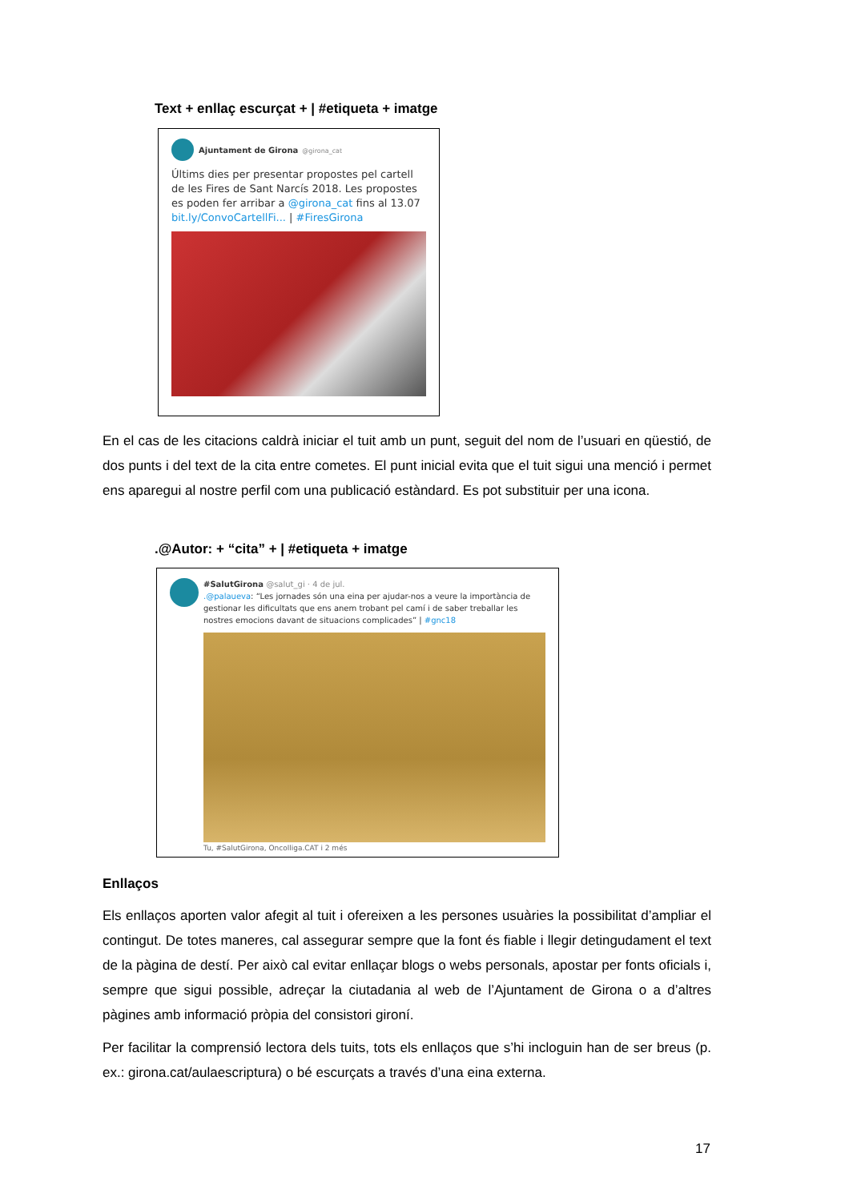Text + enllaç escurçat + | #etiqueta + imatge
Ajuntament de Girona @girona_cat
Últims dies per presentar propostes pel cartell de les Fires de Sant Narcís 2018. Les propostes es poden fer arribar a @girona_cat fins al 13.07 bit.ly/ConvoCartellFi... | #FiresGirona
En el cas de les citacions caldrà iniciar el tuit amb un punt, seguit del nom de l’usuari en qüestió, de dos punts i del text de la cita entre cometes. El punt inicial evita que el tuit sigui una menció i permet ens aparegui al nostre perfil com una publicació estàndard. Es pot substituir per una icona.
.@Autor: + “cita” + | #etiqueta + imatge
#SalutGirona @salut_gi · 4 de jul.
.@palaueva: “Les jornades són una eina per ajudar-nos a veure la importància de gestionar les dificultats que ens anem trobant pel camí i de saber treballar les nostres emocions davant de situacions complicades” | #gnc18
Tu, #SalutGirona, Oncolliga.CAT i 2 més
Enllaços
Els enllaços aporten valor afegit al tuit i ofereixen a les persones usuàries la possibilitat d’ampliar el contingut. De totes maneres, cal assegurar sempre que la font és fiable i llegir detingudament el text de la pàgina de destí. Per això cal evitar enllaçar blogs o webs personals, apostar per fonts oficials i, sempre que sigui possible, adreçar la ciutadania al web de l’Ajuntament de Girona o a d’altres pàgines amb informació pròpia del consistori gironí.
Per facilitar la comprensió lectora dels tuits, tots els enllaços que s’hi incloguin han de ser breus (p. ex.: girona.cat/aulaescriptura) o bé escurçats a través d’una eina externa.
17